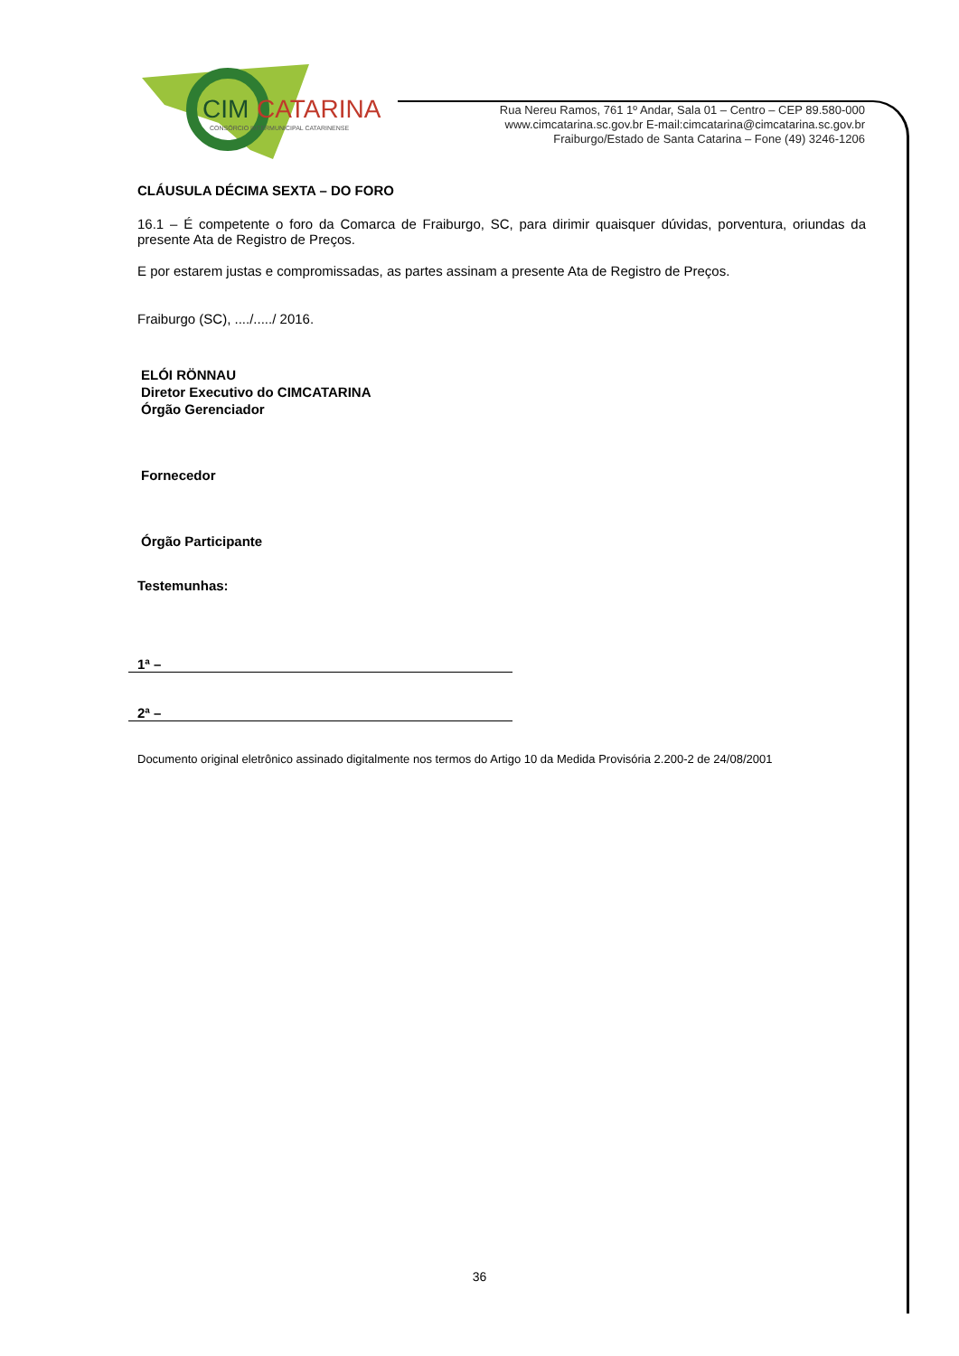CIM
CATARINA
CONSÓRCIO INTERMUNICIPAL CATARINENSE
Rua Nereu Ramos, 761 1º Andar, Sala 01 – Centro – CEP 89.580-000
www.cimcatarina.sc.gov.br E-mail:cimcatarina@cimcatarina.sc.gov.br
Fraiburgo/Estado de Santa Catarina – Fone (49) 3246-1206
CLÁUSULA DÉCIMA SEXTA – DO FORO
16.1 – É competente o foro da Comarca de Fraiburgo, SC, para dirimir quaisquer dúvidas, porventura, oriundas da presente Ata de Registro de Preços.
E por estarem justas e compromissadas, as partes assinam a presente Ata de Registro de Preços.
Fraiburgo (SC), ..../...../ 2016.
ELÓI RÖNNAU
Diretor Executivo do CIMCATARINA
Órgão Gerenciador
Fornecedor
Órgão Participante
Testemunhas:
1ª –
2ª –
Documento original eletrônico assinado digitalmente nos termos do Artigo 10 da Medida Provisória 2.200-2 de 24/08/2001
36